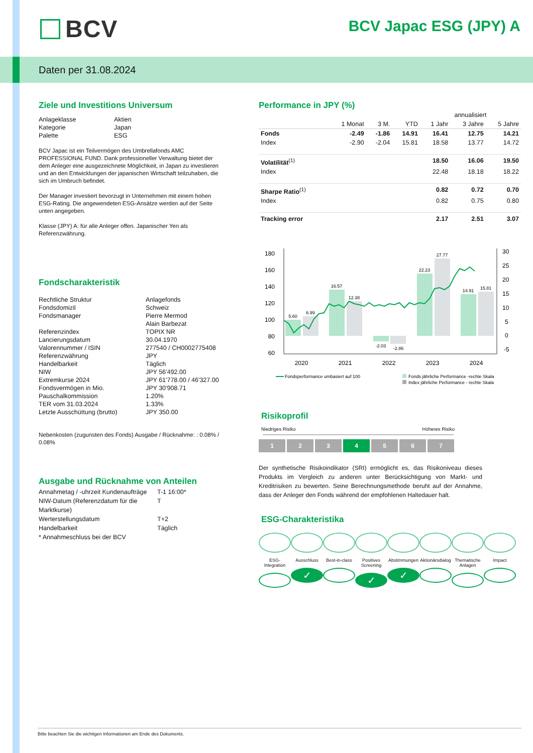BCV BCV Japac ESG (JPY) A
Daten per 31.08.2024
Ziele und Investitions Universum
| Anlageklasse | Aktien |
| Kategorie | Japan |
| Palette | ESG |
BCV Japac ist ein Teilvermögen des Umbrellafonds AMC PROFESSIONAL FUND. Dank professioneller Verwaltung bietet der dem Anleger eine ausgezeichnete Möglichkeit, in Japan zu investieren und an den Entwicklungen der japanischen Wirtschaft teilzuhaben, die sich im Umbruch befindet.
Der Manager investiert bevorzugt in Unternehmen mit einem hohen ESG-Rating. Die angewendeten ESG-Ansätze werden auf der Seite unten angegeben.
Klasse (JPY) A: für alle Anleger offen. Japanischer Yen als Referenzwährung.
Fondscharakteristik
| Rechtliche Struktur | Anlagefonds |
| Fondsdomizil | Schweiz |
| Fondsmanager | Pierre Mermod Alain Barbezat |
| Referenzindex | TOPIX NR |
| Lancierungsdatum | 30.04.1970 |
| Valorennummer / ISIN | 277540 / CH0002775408 |
| Referenzwährung | JPY |
| Handelbarkeit | Täglich |
| NIW | JPY 56'492.00 |
| Extremkurse 2024 | JPY 61'778.00 / 46'327.00 |
| Fondsvermögen in Mio. | JPY 30'908.71 |
| Pauschalkommission | 1.20% |
| TER vom 31.03.2024 | 1.33% |
| Letzte Ausschüttung (brutto) | JPY 350.00 |
Nebenkosten (zugunsten des Fonds) Ausgabe / Rücknahme: : 0.08% / 0.08%
Ausgabe und Rücknahme von Anteilen
| Annahmetag / -uhrzeit Kundenaufträge | T-1 16:00* |
| NIW-Datum (Referenzdatum für die Marktkurse) | T |
| Werterstellungsdatum | T+2 |
| Handelbarkeit | Täglich |
| * Annahmeschluss bei der BCV | |
Performance in JPY (%)
| | | | | annualisiert | | |
| --- | --- | --- | --- | --- | --- | --- |
| | 1 Monat | 3 M. | YTD | 1 Jahr | 3 Jahre | 5 Jahre |
| Fonds | -2.49 | -1.86 | 14.91 | 16.41 | 12.75 | 14.21 |
| Index | -2.90 | -2.04 | 15.81 | 18.58 | 13.77 | 14.72 |
| Volatilität<sup>(1)</sup> | | | | 18.50 | 16.06 | 19.50 |
| Index | | | | 22.48 | 18.18 | 18.22 |
| Sharpe Ratio<sup>(1)</sup> | | | | 0.82 | 0.72 | 0.70 |
| Index | | | | 0.82 | 0.75 | 0.80 |
| Tracking error | | | | 2.17 | 2.51 | 3.07 |
180
160
140
120
100
80
60
30
25
20
15
10
5
0
-5
5.60
6.99
16.57
12.38
-2.03
-2.86
22.23
27.77
14.91
15.81
2020
2021
2022
2023
2024
Fondsperformance umbasiert auf 100
Fonds jährliche Performance -rechte Skala
Index jährliche Performance - rechte Skala
Risikoprofil
Niedriges Risiko Höheres Risiko
1 2 3 4 5 6 7
Der synthetische Risikoindikator (SRI) ermöglicht es, das Risikoniveau dieses Produkts im Vergleich zu anderen unter Berücksichtigung von Markt- und Kreditrisiken zu bewerten. Seine Berechnungsmethode beruht auf der Annahme, dass der Anleger den Fonds während der empfohlenen Haltedauer halt.
ESG-Charakteristika
ESG-Integration
Ausschluss
✓
Best-in-class
Positives Screening
✓
Abstimmungen
✓
Aktionärsdialog
Thematische Anlagen
Impact
Bitte beachten Sie die wichtigen Informationen am Ende des Dokuments.